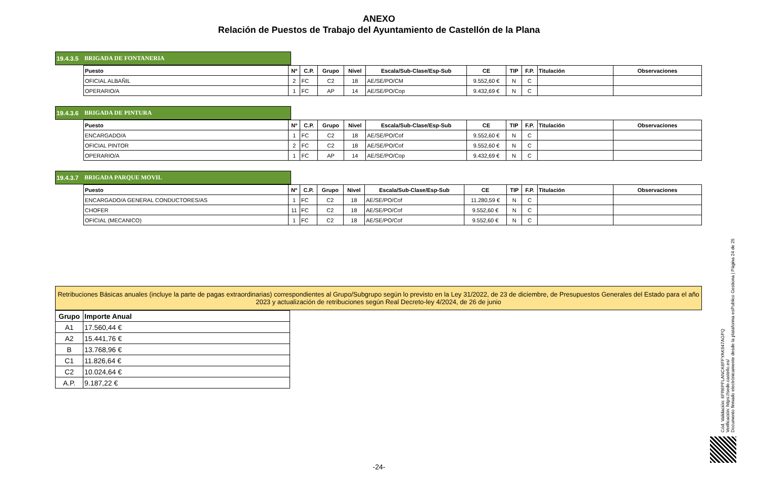ANEXO
Relación de Puestos de Trabajo del Ayuntamiento de Castellón de la Plana
19.4.3.5 BRIGADA DE FONTANERIA
| Puesto | Nº | C.P. | Grupo | Nivel | Escala/Sub-Clase/Esp-Sub | CE | TIP | F.P. | Titulación | Observaciones |
| --- | --- | --- | --- | --- | --- | --- | --- | --- | --- | --- |
| OFICIAL ALBAÑIL | 2 | FC | C2 | 18 | AE/SE/PO/CM | 9.552,60 € | N | C | | |
| OPERARIO/A | 1 | FC | AP | 14 | AE/SE/PO/Cop | 9.432,69 € | N | C | | |
19.4.3.6 BRIGADA DE PINTURA
| Puesto | Nº | C.P. | Grupo | Nivel | Escala/Sub-Clase/Esp-Sub | CE | TIP | F.P. | Titulación | Observaciones |
| --- | --- | --- | --- | --- | --- | --- | --- | --- | --- | --- |
| ENCARGADO/A | 1 | FC | C2 | 18 | AE/SE/PO/Cof | 9.552,60 € | N | C | | |
| OFICIAL PINTOR | 2 | FC | C2 | 18 | AE/SE/PO/Cof | 9.552,60 € | N | C | | |
| OPERARIO/A | 1 | FC | AP | 14 | AE/SE/PO/Cop | 9.432,69 € | N | C | | |
19.4.3.7 BRIGADA PARQUE MOVIL
| Puesto | Nº | C.P. | Grupo | Nivel | Escala/Sub-Clase/Esp-Sub | CE | TIP | F.P. | Titulación | Observaciones |
| --- | --- | --- | --- | --- | --- | --- | --- | --- | --- | --- |
| ENCARGADO/A GENERAL CONDUCTORES/AS | 1 | FC | C2 | 18 | AE/SE/PO/Cof | 11.280,59 € | N | C | | |
| CHOFER | 11 | FC | C2 | 18 | AE/SE/PO/Cof | 9.552,60 € | N | C | | |
| OFICIAL (MECANICO) | 1 | FC | C2 | 18 | AE/SE/PO/Cof | 9.552,60 € | N | C | | |
Retribuciones Básicas anuales (incluye la parte de pagas extraordinarias) correspondientes al Grupo/Subgrupo según lo previsto en la Ley 31/2022, de 23 de diciembre, de Presupuestos Generales del Estado para el año 2023 y actualización de retribuciones según Real Decreto-ley 4/2024, de 26 de junio
| Grupo | Importe Anual |
| --- | --- |
| A1 | 17.560,44 € |
| A2 | 15.441,76 € |
| B | 13.768,96 € |
| C1 | 11.826,64 € |
| C2 | 10.024,64 € |
| A.P. | 9.187,22 € |
Cód. Validación: 6FR6PFLANCK6FFYAK947AGPQ
Verificación: https://sede.castello.es/
Documento firmado electrónicamente desde la plataforma esPublico Gestiona | Página 24 de 25
-24-